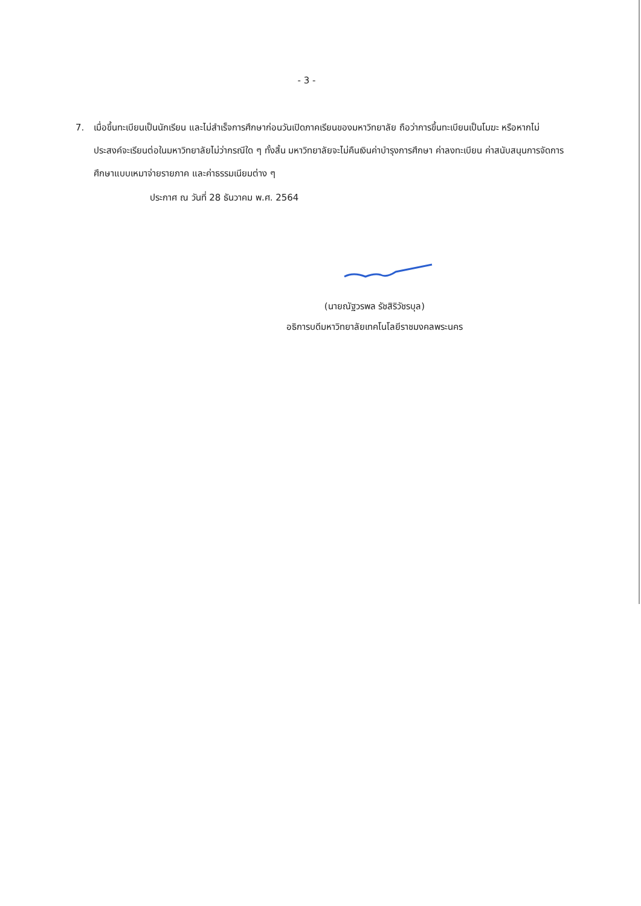- 3 -
7. เมื่อขึ้นทะเบียนเป็นนักเรียน และไม่สำเร็จการศึกษาก่อนวันเปิดภาคเรียนของมหาวิทยาลัย ถือว่าการขึ้นทะเบียนเป็นโมฆะ หรือหากไม่ประสงค์จะเรียนต่อในมหาวิทยาลัยไม่ว่ากรณีใด ๆ ทั้งสิ้น มหาวิทยาลัยจะไม่คืนเงินค่าบำรุงการศึกษา ค่าลงทะเบียน ค่าสนับสนุนการจัดการศึกษาแบบเหมาจ่ายรายภาค และค่าธรรมเนียมต่าง ๆ
ประกาศ ณ วันที่ 28 ธันวาคม พ.ศ. 2564
(นายณัฐวรพล รัชสิริวัชรบุล)
อธิการบดีมหาวิทยาลัยเทคโนโลยีราชมงคลพระนคร